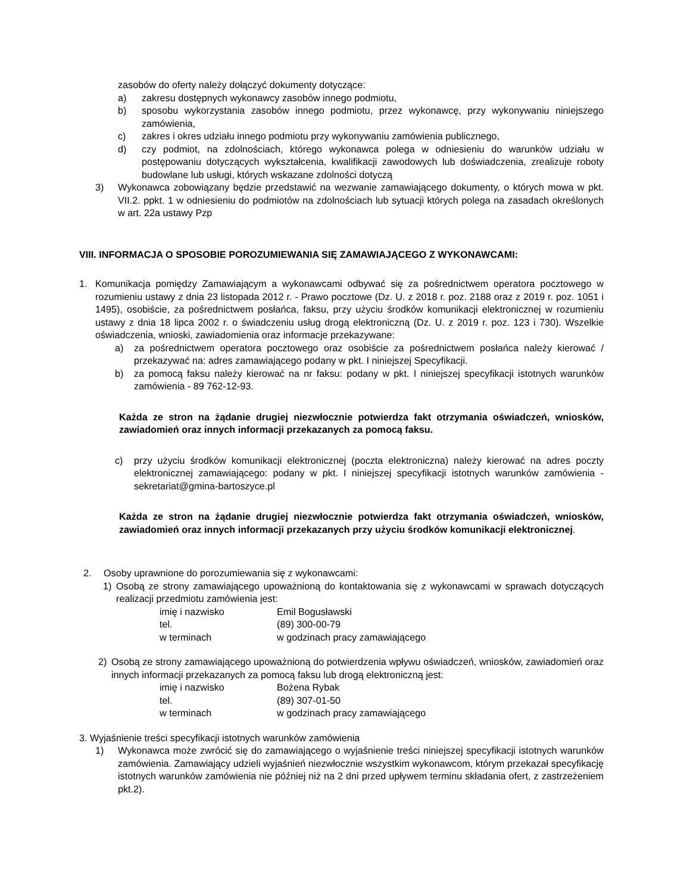zasobów do oferty należy dołączyć dokumenty dotyczące:
a) zakresu dostępnych wykonawcy zasobów innego podmiotu,
b) sposobu wykorzystania zasobów innego podmiotu, przez wykonawcę, przy wykonywaniu niniejszego zamówienia,
c) zakres i okres udziału innego podmiotu przy wykonywaniu zamówienia publicznego,
d) czy podmiot, na zdolnościach, którego wykonawca polega w odniesieniu do warunków udziału w postępowaniu dotyczących wykształcenia, kwalifikacji zawodowych lub doświadczenia, zrealizuje roboty budowlane lub usługi, których wskazane zdolności dotyczą
3) Wykonawca zobowiązany będzie przedstawić na wezwanie zamawiającego dokumenty, o których mowa w pkt. VII.2. ppkt. 1 w odniesieniu do podmiotów na zdolnościach lub sytuacji których polega na zasadach określonych w art. 22a ustawy Pzp
VIII. INFORMACJA O SPOSOBIE POROZUMIEWANIA SIĘ ZAMAWIAJĄCEGO Z WYKONAWCAMI:
1. Komunikacja pomiędzy Zamawiającym a wykonawcami odbywać się za pośrednictwem operatora pocztowego w rozumieniu ustawy z dnia 23 listopada 2012 r. - Prawo pocztowe (Dz. U. z 2018 r. poz. 2188 oraz z 2019 r. poz. 1051 i 1495), osobiście, za pośrednictwem posłańca, faksu, przy użyciu środków komunikacji elektronicznej w rozumieniu ustawy z dnia 18 lipca 2002 r. o świadczeniu usług drogą elektroniczną (Dz. U. z 2019 r. poz. 123 i 730). Wszelkie oświadczenia, wnioski, zawiadomienia oraz informacje przekazywane:
a) za pośrednictwem operatora pocztowego oraz osobiście za pośrednictwem posłańca należy kierować / przekazywać na: adres zamawiającego podany w pkt. I niniejszej Specyfikacji.
b) za pomocą faksu należy kierować na nr faksu: podany w pkt. I niniejszej specyfikacji istotnych warunków zamówienia - 89 762-12-93.
Każda ze stron na żądanie drugiej niezwłocznie potwierdza fakt otrzymania oświadczeń, wniosków, zawiadomień oraz innych informacji przekazanych za pomocą faksu.
c) przy użyciu środków komunikacji elektronicznej (poczta elektroniczna) należy kierować na adres poczty elektronicznej zamawiającego: podany w pkt. I niniejszej specyfikacji istotnych warunków zamówienia - sekretariat@gmina-bartoszyce.pl
Każda ze stron na żądanie drugiej niezwłocznie potwierdza fakt otrzymania oświadczeń, wniosków, zawiadomień oraz innych informacji przekazanych przy użyciu środków komunikacji elektronicznej.
2. Osoby uprawnione do porozumiewania się z wykonawcami:
1) Osobą ze strony zamawiającego upoważnioną do kontaktowania się z wykonawcami w sprawach dotyczących realizacji przedmiotu zamówienia jest:
imię i nazwisko Emil Bogusławski
tel. (89) 300-00-79
w terminach w godzinach pracy zamawiającego
2) Osobą ze strony zamawiającego upoważnioną do potwierdzenia wpływu oświadczeń, wniosków, zawiadomień oraz innych informacji przekazanych za pomocą faksu lub drogą elektroniczną jest:
imię i nazwisko Bożena Rybak
tel. (89) 307-01-50
w terminach w godzinach pracy zamawiającego
3. Wyjaśnienie treści specyfikacji istotnych warunków zamówienia
1) Wykonawca może zwrócić się do zamawiającego o wyjaśnienie treści niniejszej specyfikacji istotnych warunków zamówienia. Zamawiający udzieli wyjaśnień niezwłocznie wszystkim wykonawcom, którym przekazał specyfikację istotnych warunków zamówienia nie później niż na 2 dni przed upływem terminu składania ofert, z zastrzeżeniem pkt.2).